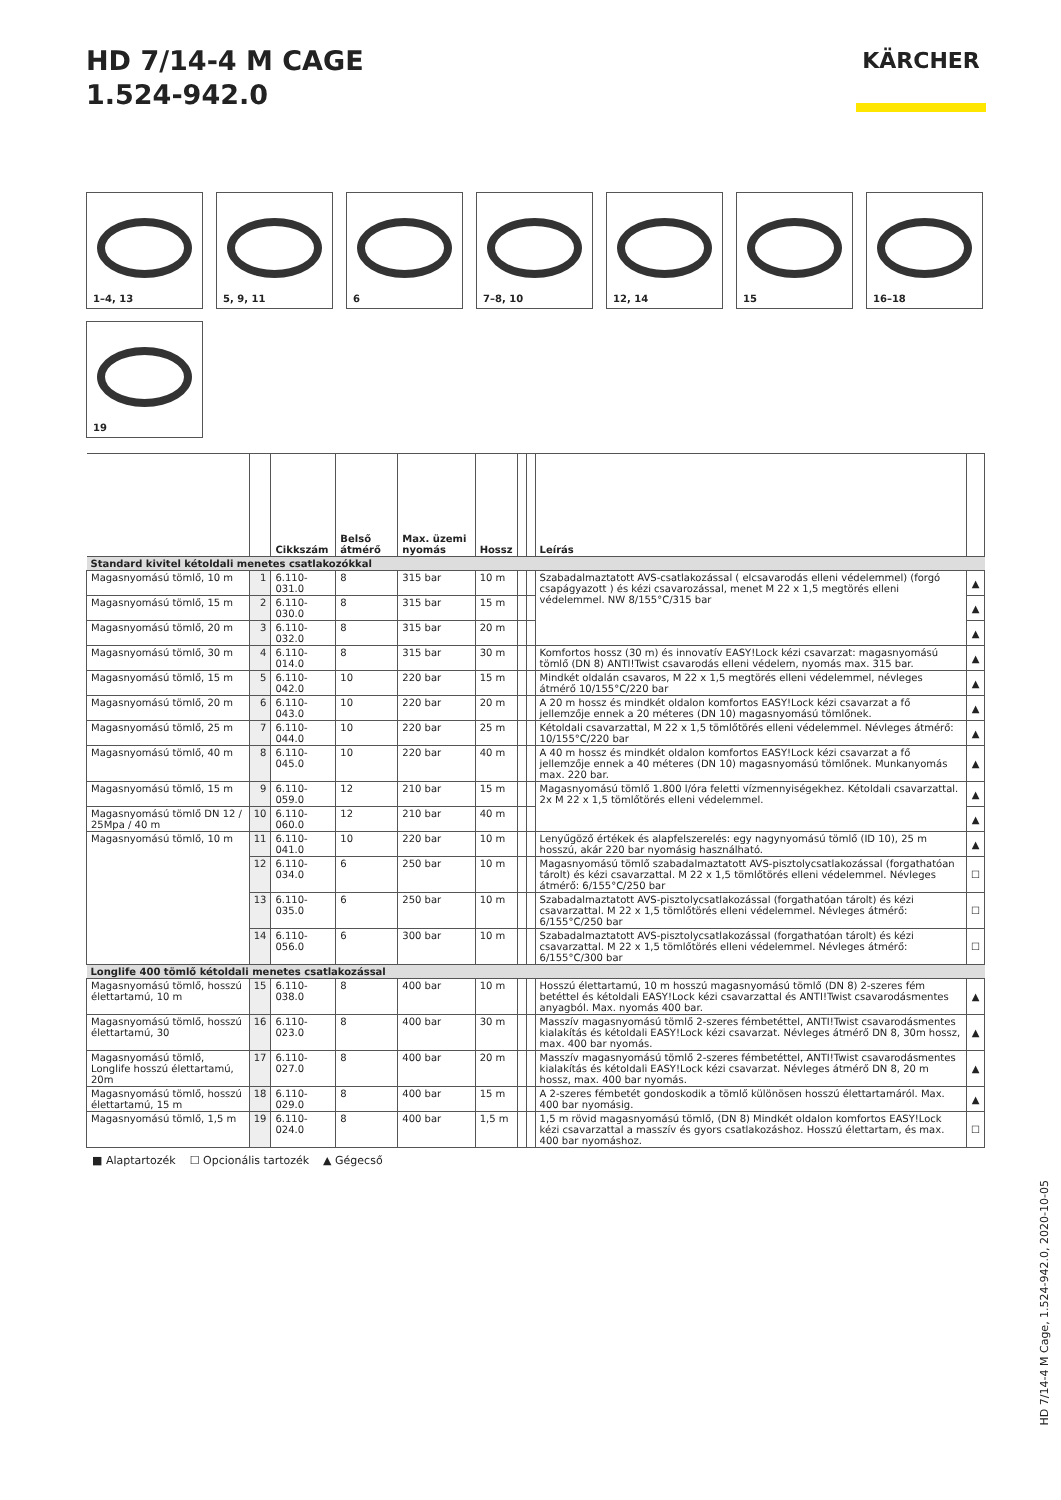HD 7/14-4 M CAGE
1.524-942.0
KÄRCHER
1–4, 13
5, 9, 11
6
7–8, 10
12, 14
15
16–18
19
| | | Cikkszám | Belső átmérő | Max. üzemi nyomás | Hossz | | | Leírás | |
| --- | --- | --- | --- | --- | --- | --- | --- | --- | --- |
| Standard kivitel kétoldali menetes csatlakozókkal | | | | | | | | | |
| Magasnyomású tömlő, 10 m | 1 | 6.110-031.0 | 8 | 315 bar | 10 m | | | Szabadalmaztatott AVS-csatlakozással ( elcsavarodás elleni védelemmel) (forgó csapágyazott ) és kézi csavarozással, menet M 22 x 1,5 megtörés elleni védelemmel. NW 8/155°C/315 bar | ▲ |
| Magasnyomású tömlő, 15 m | 2 | 6.110-030.0 | 8 | 315 bar | 15 m | | | | ▲ |
| Magasnyomású tömlő, 20 m | 3 | 6.110-032.0 | 8 | 315 bar | 20 m | | | | ▲ |
| Magasnyomású tömlő, 30 m | 4 | 6.110-014.0 | 8 | 315 bar | 30 m | | | Komfortos hossz (30 m) és innovatív EASY!Lock kézi csavarzat: magasnyomású tömlő (DN 8) ANTI!Twist csavarodás elleni védelem, nyomás max. 315 bar. | ▲ |
| Magasnyomású tömlő, 15 m | 5 | 6.110-042.0 | 10 | 220 bar | 15 m | | | Mindkét oldalán csavaros, M 22 x 1,5 megtörés elleni védelemmel, névleges átmérő 10/155°C/220 bar | ▲ |
| Magasnyomású tömlő, 20 m | 6 | 6.110-043.0 | 10 | 220 bar | 20 m | | | A 20 m hossz és mindkét oldalon komfortos EASY!Lock kézi csavarzat a fő jellemzője ennek a 20 méteres (DN 10) magasnyomású tömlőnek. | ▲ |
| Magasnyomású tömlő, 25 m | 7 | 6.110-044.0 | 10 | 220 bar | 25 m | | | Kétoldali csavarzattal, M 22 x 1,5 tömlőtörés elleni védelemmel. Névleges átmérő: 10/155°C/220 bar | ▲ |
| Magasnyomású tömlő, 40 m | 8 | 6.110-045.0 | 10 | 220 bar | 40 m | | | A 40 m hossz és mindkét oldalon komfortos EASY!Lock kézi csavarzat a fő jellemzője ennek a 40 méteres (DN 10) magasnyomású tömlőnek. Munkanyomás max. 220 bar. | ▲ |
| Magasnyomású tömlő, 15 m | 9 | 6.110-059.0 | 12 | 210 bar | 15 m | | | Magasnyomású tömlő 1.800 l/óra feletti vízmennyiségekhez. Kétoldali csavarzattal. 2x M 22 x 1,5 tömlőtörés elleni védelemmel. | ▲ |
| Magasnyomású tömlő DN 12 / 25Mpa / 40 m | 10 | 6.110-060.0 | 12 | 210 bar | 40 m | | | | ▲ |
| Magasnyomású tömlő, 10 m | 11 | 6.110-041.0 | 10 | 220 bar | 10 m | | | Lenyűgöző értékek és alapfelszerelés: egy nagynyomású tömlő (ID 10), 25 m hosszú, akár 220 bar nyomásig használható. | ▲ |
| | 12 | 6.110-034.0 | 6 | 250 bar | 10 m | | | Magasnyomású tömlő szabadalmaztatott AVS-pisztolycsatlakozással (forgathatóan tárolt) és kézi csavarzattal. M 22 x 1,5 tömlőtörés elleni védelemmel. Névleges átmérő: 6/155°C/250 bar | ☐ |
| | 13 | 6.110-035.0 | 6 | 250 bar | 10 m | | | Szabadalmaztatott AVS-pisztolycsatlakozással (forgathatóan tárolt) és kézi csavarzattal. M 22 x 1,5 tömlőtörés elleni védelemmel. Névleges átmérő: 6/155°C/250 bar | ☐ |
| | 14 | 6.110-056.0 | 6 | 300 bar | 10 m | | | Szabadalmaztatott AVS-pisztolycsatlakozással (forgathatóan tárolt) és kézi csavarzattal. M 22 x 1,5 tömlőtörés elleni védelemmel. Névleges átmérő: 6/155°C/300 bar | ☐ |
| Longlife 400 tömlő kétoldali menetes csatlakozással | | | | | | | | | |
| Magasnyomású tömlő, hosszú élettartamú, 10 m | 15 | 6.110-038.0 | 8 | 400 bar | 10 m | | | Hosszú élettartamú, 10 m hosszú magasnyomású tömlő (DN 8) 2-szeres fém betéttel és kétoldali EASY!Lock kézi csavarzattal és ANTI!Twist csavarodásmentes anyagból. Max. nyomás 400 bar. | ▲ |
| Magasnyomású tömlő, hosszú élettartamú, 30 | 16 | 6.110-023.0 | 8 | 400 bar | 30 m | | | Masszív magasnyomású tömlő 2-szeres fémbetéttel, ANTI!Twist csavarodásmentes kialakítás és kétoldali EASY!Lock kézi csavarzat. Névleges átmérő DN 8, 30m hossz, max. 400 bar nyomás. | ▲ |
| Magasnyomású tömlő, Longlife hosszú élettartamú, 20m | 17 | 6.110-027.0 | 8 | 400 bar | 20 m | | | Masszív magasnyomású tömlő 2-szeres fémbetéttel, ANTI!Twist csavarodásmentes kialakítás és kétoldali EASY!Lock kézi csavarzat. Névleges átmérő DN 8, 20 m hossz, max. 400 bar nyomás. | ▲ |
| Magasnyomású tömlő, hosszú élettartamú, 15 m | 18 | 6.110-029.0 | 8 | 400 bar | 15 m | | | A 2-szeres fémbetét gondoskodik a tömlő különösen hosszú élettartamáról. Max. 400 bar nyomásig. | ▲ |
| Magasnyomású tömlő, 1,5 m | 19 | 6.110-024.0 | 8 | 400 bar | 1,5 m | | | 1,5 m rövid magasnyomású tömlő, (DN 8) Mindkét oldalon komfortos EASY!Lock kézi csavarzattal a masszív és gyors csatlakozáshoz. Hosszú élettartam, és max. 400 bar nyomáshoz. | ☐ |
■ Alaptartozék ☐ Opcionális tartozék ▲ Gégecső
HD 7/14-4 M Cage, 1.524-942.0, 2020-10-05